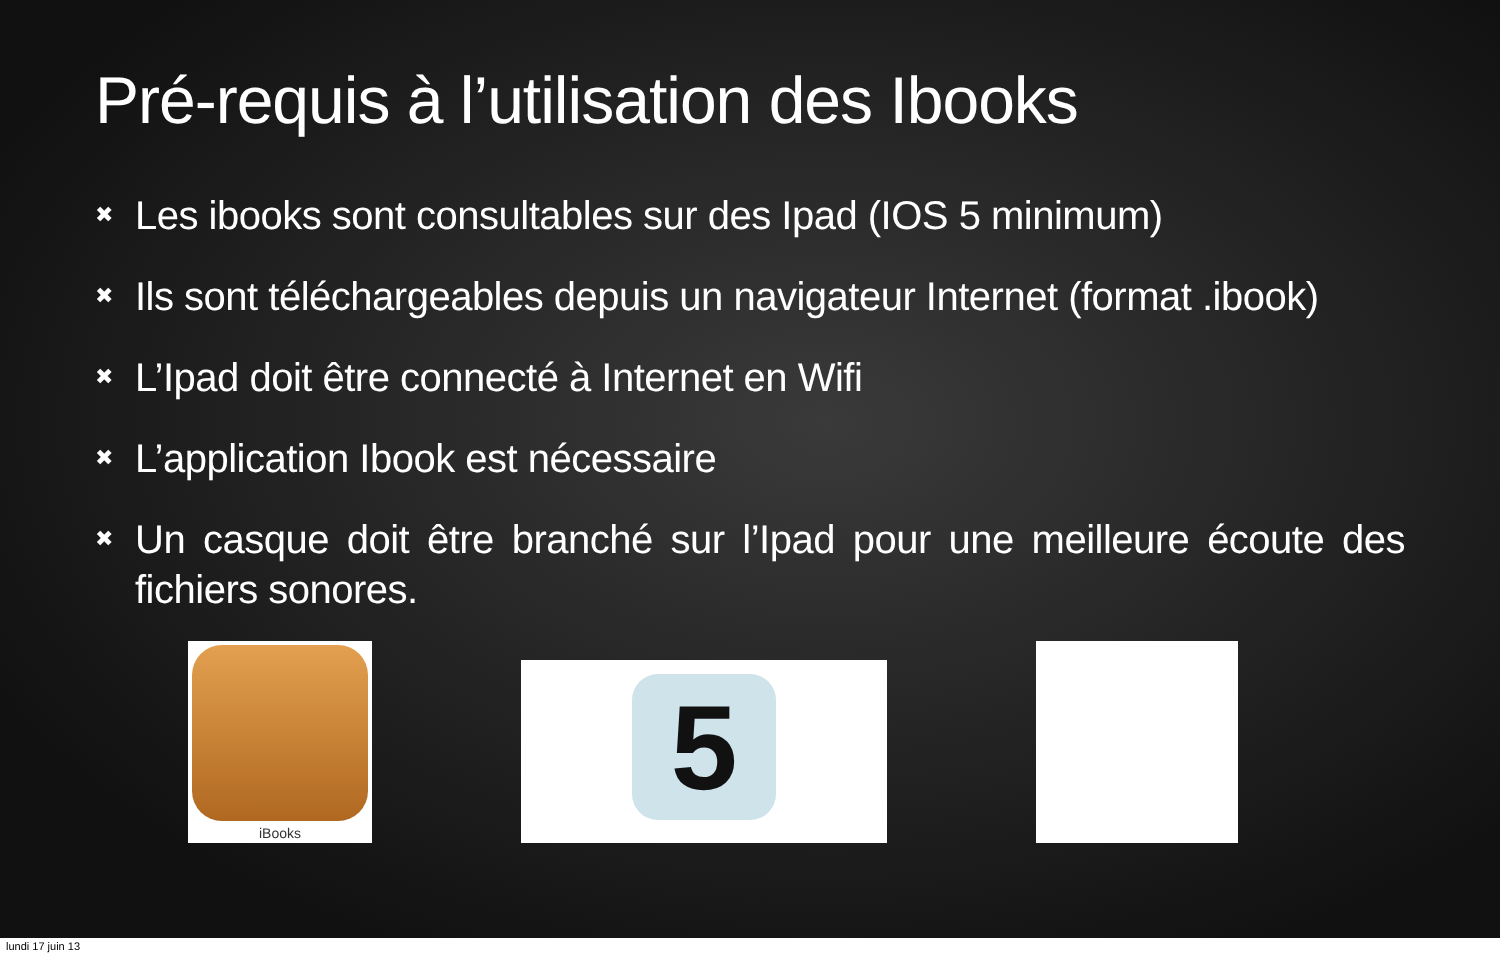Pré-requis à l’utilisation des Ibooks
✖ Les ibooks sont consultables sur des Ipad (IOS 5 minimum)
✖ Ils sont téléchargeables depuis un navigateur Internet (format .ibook)
✖ L’Ipad doit être connecté à Internet en Wifi
✖ L’application Ibook est nécessaire
✖ Un casque doit être branché sur l’Ipad pour une meilleure écoute des fichiers sonores.
iBooks
5
lundi 17 juin 13